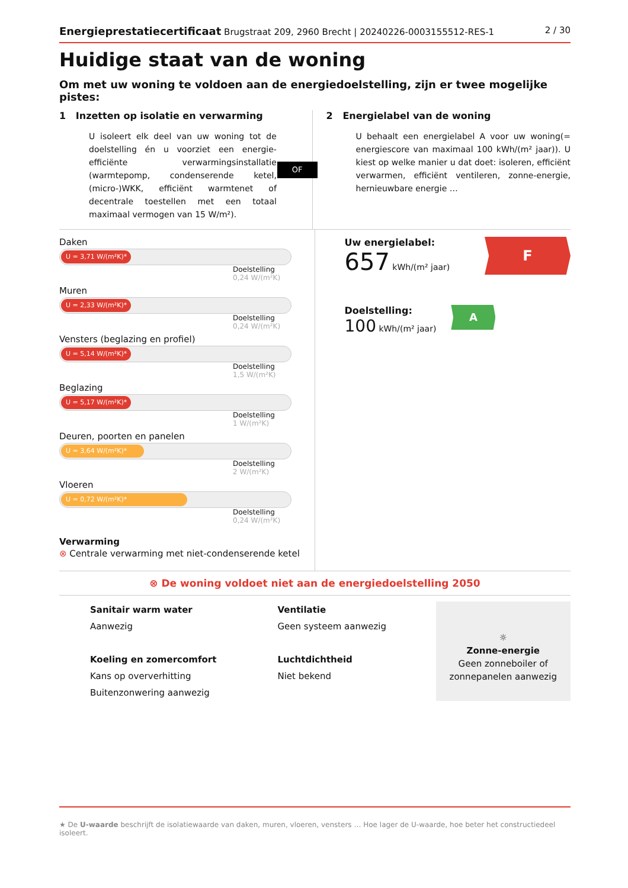Energieprestatiecertificaat Brugstraat 209, 2960 Brecht | 20240226-0003155512-RES-1
2 / 30
Huidige staat van de woning
Om met uw woning te voldoen aan de energiedoelstelling, zijn er twee mogelijke pistes:
1 Inzetten op isolatie en verwarming
U isoleert elk deel van uw woning tot de doelstelling én u voorziet een energie-efficiënte verwarmingsinstallatie (warmtepomp, condenserende ketel, (micro-)WKK, efficiënt warmtenet of decentrale toestellen met een totaal maximaal vermogen van 15 W/m²).
OF
2 Energielabel van de woning
U behaalt een energielabel A voor uw woning(= energiescore van maximaal 100 kWh/(m² jaar)). U kiest op welke manier u dat doet: isoleren, efficiënt verwarmen, efficiënt ventileren, zonne-energie, hernieuwbare energie …
Daken
U = 3,71 W/(m²K)*
Doelstelling
0,24 W/(m²K)
Muren
U = 2,33 W/(m²K)*
Doelstelling
0,24 W/(m²K)
Vensters (beglazing en profiel)
U = 5,14 W/(m²K)*
Doelstelling
1,5 W/(m²K)
Beglazing
U = 5,17 W/(m²K)*
Doelstelling
1 W/(m²K)
Deuren, poorten en panelen
U = 3,64 W/(m²K)*
Doelstelling
2 W/(m²K)
Vloeren
U = 0,72 W/(m²K)*
Doelstelling
0,24 W/(m²K)
Verwarming
⊗ Centrale verwarming met niet-condenserende ketel
Uw energielabel:
657 kWh/(m² jaar)
F
Doelstelling:
100 kWh/(m² jaar)
A
⊗ De woning voldoet niet aan de energiedoelstelling 2050
Sanitair warm water
Aanwezig
Koeling en zomercomfort
Kans op oververhitting
Buitenzonwering aanwezig
Ventilatie
Geen systeem aanwezig
Luchtdichtheid
Niet bekend
☼
Zonne-energie
Geen zonneboiler of zonnepanelen aanwezig
★ De U-waarde beschrijft de isolatiewaarde van daken, muren, vloeren, vensters … Hoe lager de U-waarde, hoe beter het constructiedeel isoleert.